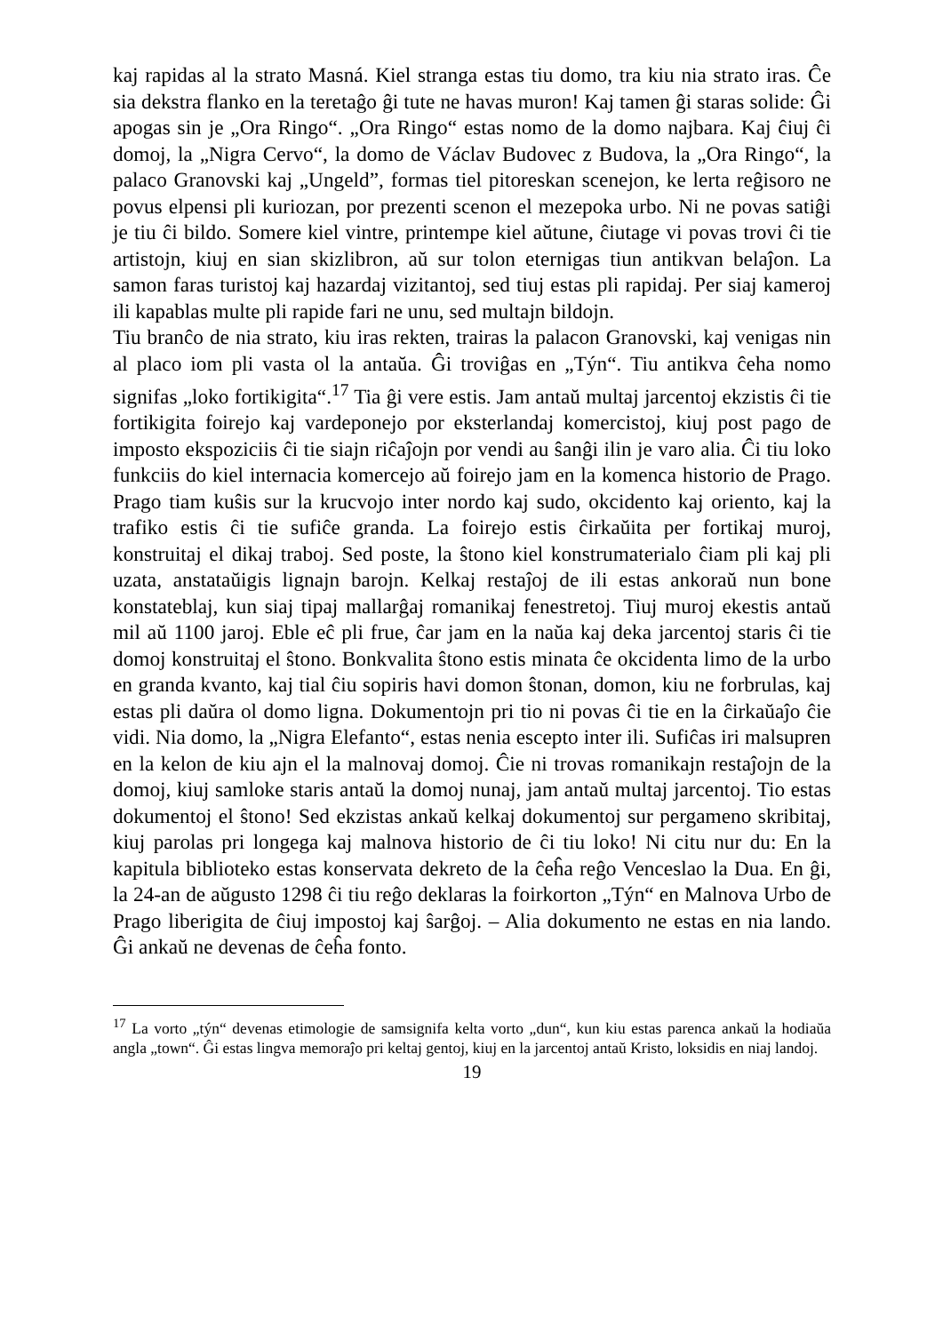kaj rapidas al la strato Masná. Kiel stranga estas tiu domo, tra kiu nia strato iras. Ĉe sia dekstra flanko en la teretaĝo ĝi tute ne havas muron! Kaj tamen ĝi staras solide: Ĝi apogas sin je „Ora Ringo“. „Ora Ringo“ estas nomo de la domo najbara. Kaj ĉiuj ĉi domoj, la „Nigra Cervo“, la domo de Václav Budovec z Budova, la „Ora Ringo“, la palaco Granovski kaj „Ungeld”, formas tiel pitoreskan scenejon, ke lerta reĝisoro ne povus elpensi pli kuriozan, por prezenti scenon el mezepoka urbo. Ni ne povas satiĝi je tiu ĉi bildo. Somere kiel vintre, printempe kiel aŭtune, ĉiutage vi povas trovi ĉi tie artistojn, kiuj en sian skizlibron, aŭ sur tolon eternigas tiun antikvan belaĵon. La samon faras turistoj kaj hazardaj vizitantoj, sed tiuj estas pli rapidaj. Per siaj kameroj ili kapablas multe pli rapide fari ne unu, sed multajn bildojn.
Tiu branĉo de nia strato, kiu iras rekten, trairas la palacon Granovski, kaj venigas nin al placo iom pli vasta ol la antaŭa. Ĝi troviĝas en „Týn“. Tiu antikva ĉeha nomo signifas „loko fortikigita“.<sup>17</sup> Tia ĝi vere estis. Jam antaŭ multaj jarcentoj ekzistis ĉi tie fortikigita foirejo kaj vardeponejo por eksterlandaj komercistoj, kiuj post pago de imposto ekspoziciis ĉi tie siajn riĉaĵojn por vendi au ŝanĝi ilin je varo alia. Ĉi tiu loko funkciis do kiel internacia komercejo aŭ foirejo jam en la komenca historio de Prago. Prago tiam kuŝis sur la krucvojo inter nordo kaj sudo, okcidento kaj oriento, kaj la trafiko estis ĉi tie sufiĉe granda. La foirejo estis ĉirkaŭita per fortikaj muroj, konstruitaj el dikaj traboj. Sed poste, la ŝtono kiel konstrumaterialo ĉiam pli kaj pli uzata, anstataŭigis lignajn barojn. Kelkaj restaĵoj de ili estas ankoraŭ nun bone konstateblaj, kun siaj tipaj mallarĝaj romanikaj fenestretoj. Tiuj muroj ekestis antaŭ mil aŭ 1100 jaroj. Eble eĉ pli frue, ĉar jam en la naŭa kaj deka jarcentoj staris ĉi tie domoj konstruitaj el ŝtono. Bonkvalita ŝtono estis minata ĉe okcidenta limo de la urbo en granda kvanto, kaj tial ĉiu sopiris havi domon ŝtonan, domon, kiu ne forbrulas, kaj estas pli daŭra ol domo ligna. Dokumentojn pri tio ni povas ĉi tie en la ĉirkaŭaĵo ĉie vidi. Nia domo, la „Nigra Elefanto“, estas nenia escepto inter ili. Sufiĉas iri malsupren en la kelon de kiu ajn el la malnovaj domoj. Ĉie ni trovas romanikajn restaĵojn de la domoj, kiuj samloke staris antaŭ la domoj nunaj, jam antaŭ multaj jarcentoj. Tio estas dokumentoj el ŝtono! Sed ekzistas ankaŭ kelkaj dokumentoj sur pergameno skribitaj, kiuj parolas pri longega kaj malnova historio de ĉi tiu loko! Ni citu nur du: En la kapitula biblioteko estas konservata dekreto de la ĉeĥa reĝo Venceslao la Dua. En ĝi, la 24-an de aŭgusto 1298 ĉi tiu reĝo deklaras la foirkorton „Týn“ en Malnova Urbo de Prago liberigita de ĉiuj impostoj kaj ŝarĝoj. – Alia dokumento ne estas en nia lando. Ĝi ankaŭ ne devenas de ĉeĥa fonto.
<sup>17</sup> La vorto „týn“ devenas etimologie de samsignifa kelta vorto „dun“, kun kiu estas parenca ankaŭ la hodiaŭa angla „town“. Ĝi estas lingva memoraĵo pri keltaj gentoj, kiuj en la jarcentoj antaŭ Kristo, loksidis en niaj landoj.
19